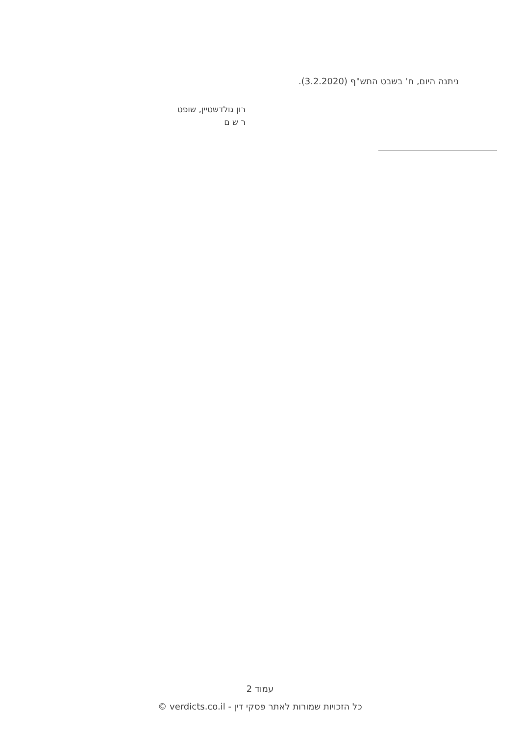ניתנה היום, ח' בשבט התש"ף (3.2.2020).
רון גולדשטיין, שופט
ר ש ם
עמוד 2
כל הזכויות שמורות לאתר פסקי דין - verdicts.co.il ©